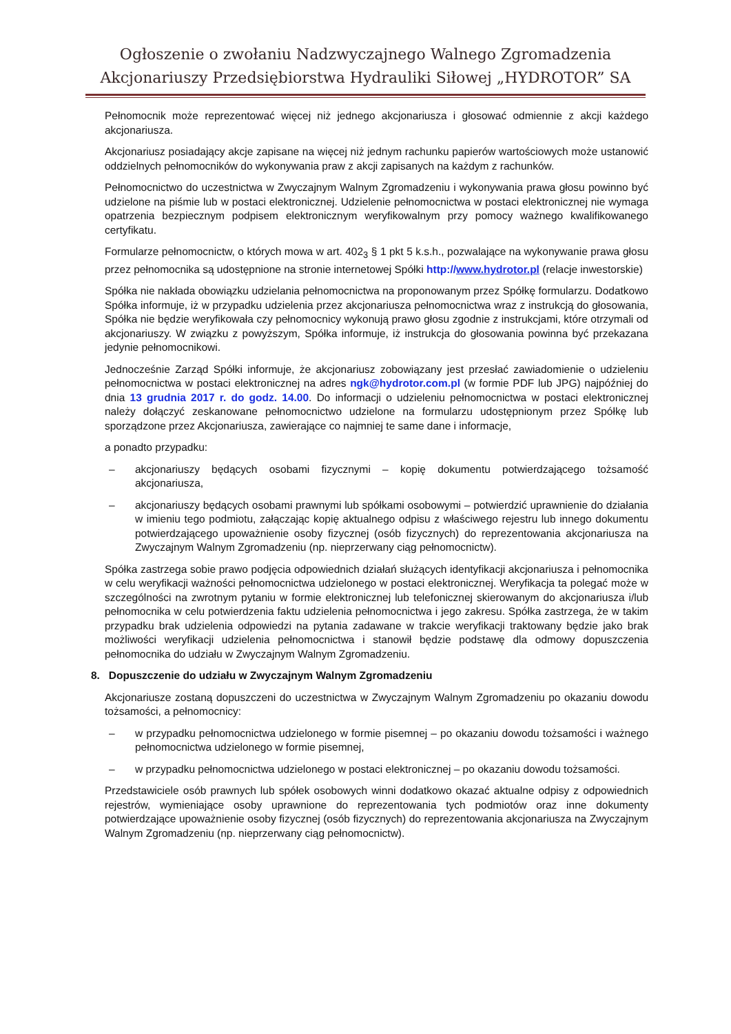Ogłoszenie o zwołaniu Nadzwyczajnego Walnego Zgromadzenia
Akcjonariuszy Przedsiębiorstwa Hydrauliki Siłowej „HYDROTOR” SA
Pełnomocnik może reprezentować więcej niż jednego akcjonariusza i głosować odmiennie z akcji każdego akcjonariusza.
Akcjonariusz posiadający akcje zapisane na więcej niż jednym rachunku papierów wartościowych może ustanowić oddzielnych pełnomocników do wykonywania praw z akcji zapisanych na każdym z rachunków.
Pełnomocnictwo do uczestnictwa w Zwyczajnym Walnym Zgromadzeniu i wykonywania prawa głosu powinno być udzielone na piśmie lub w postaci elektronicznej. Udzielenie pełnomocnictwa w postaci elektronicznej nie wymaga opatrzenia bezpiecznym podpisem elektronicznym weryfikowalnym przy pomocy ważnego kwalifikowanego certyfikatu.
Formularze pełnomocnictw, o których mowa w art. 402<sub>3</sub> § 1 pkt 5 k.s.h., pozwalające na wykonywanie prawa głosu przez pełnomocnika są udostępnione na stronie internetowej Spółki http://www.hydrotor.pl (relacje inwestorskie)
Spółka nie nakłada obowiązku udzielania pełnomocnictwa na proponowanym przez Spółkę formularzu. Dodatkowo Spółka informuje, iż w przypadku udzielenia przez akcjonariusza pełnomocnictwa wraz z instrukcją do głosowania, Spółka nie będzie weryfikowała czy pełnomocnicy wykonują prawo głosu zgodnie z instrukcjami, które otrzymali od akcjonariuszy. W związku z powyższym, Spółka informuje, iż instrukcja do głosowania powinna być przekazana jedynie pełnomocnikowi.
Jednocześnie Zarząd Spółki informuje, że akcjonariusz zobowiązany jest przesłać zawiadomienie o udzieleniu pełnomocnictwa w postaci elektronicznej na adres ngk@hydrotor.com.pl (w formie PDF lub JPG) najpóźniej do dnia 13 grudnia 2017 r. do godz. 14.00. Do informacji o udzieleniu pełnomocnictwa w postaci elektronicznej należy dołączyć zeskanowane pełnomocnictwo udzielone na formularzu udostępnionym przez Spółkę lub sporządzone przez Akcjonariusza, zawierające co najmniej te same dane i informacje,
a ponadto przypadku:
– akcjonariuszy będących osobami fizycznymi – kopię dokumentu potwierdzającego tożsamość akcjonariusza,
– akcjonariuszy będących osobami prawnymi lub spółkami osobowymi – potwierdzić uprawnienie do działania w imieniu tego podmiotu, załączając kopię aktualnego odpisu z właściwego rejestru lub innego dokumentu potwierdzającego upoważnienie osoby fizycznej (osób fizycznych) do reprezentowania akcjonariusza na Zwyczajnym Walnym Zgromadzeniu (np. nieprzerwany ciąg pełnomocnictw).
Spółka zastrzega sobie prawo podjęcia odpowiednich działań służących identyfikacji akcjonariusza i pełnomocnika w celu weryfikacji ważności pełnomocnictwa udzielonego w postaci elektronicznej. Weryfikacja ta polegać może w szczególności na zwrotnym pytaniu w formie elektronicznej lub telefonicznej skierowanym do akcjonariusza i/lub pełnomocnika w celu potwierdzenia faktu udzielenia pełnomocnictwa i jego zakresu. Spółka zastrzega, że w takim przypadku brak udzielenia odpowiedzi na pytania zadawane w trakcie weryfikacji traktowany będzie jako brak możliwości weryfikacji udzielenia pełnomocnictwa i stanowił będzie podstawę dla odmowy dopuszczenia pełnomocnika do udziału w Zwyczajnym Walnym Zgromadzeniu.
8. Dopuszczenie do udziału w Zwyczajnym Walnym Zgromadzeniu
Akcjonariusze zostaną dopuszczeni do uczestnictwa w Zwyczajnym Walnym Zgromadzeniu po okazaniu dowodu tożsamości, a pełnomocnicy:
– w przypadku pełnomocnictwa udzielonego w formie pisemnej – po okazaniu dowodu tożsamości i ważnego pełnomocnictwa udzielonego w formie pisemnej,
– w przypadku pełnomocnictwa udzielonego w postaci elektronicznej – po okazaniu dowodu tożsamości.
Przedstawiciele osób prawnych lub spółek osobowych winni dodatkowo okazać aktualne odpisy z odpowiednich rejestrów, wymieniające osoby uprawnione do reprezentowania tych podmiotów oraz inne dokumenty potwierdzające upoważnienie osoby fizycznej (osób fizycznych) do reprezentowania akcjonariusza na Zwyczajnym Walnym Zgromadzeniu (np. nieprzerwany ciąg pełnomocnictw).